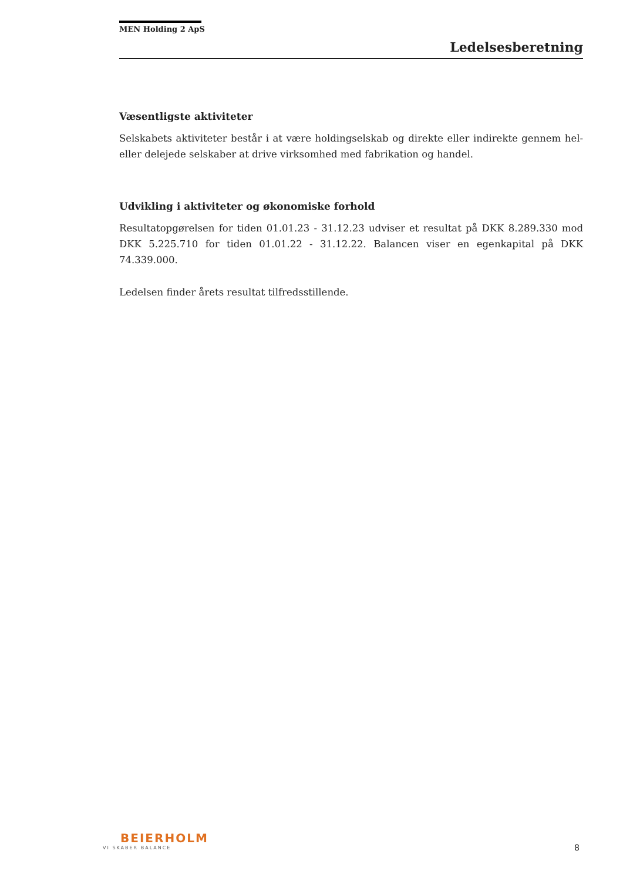MEN Holding 2 ApS
Ledelsesberetning
Væsentligste aktiviteter
Selskabets aktiviteter består i at være holdingselskab og direkte eller indirekte gennem hel- eller delejede selskaber at drive virksomhed med fabrikation og handel.
Udvikling i aktiviteter og økonomiske forhold
Resultatopgørelsen for tiden 01.01.23 - 31.12.23 udviser et resultat på DKK 8.289.330 mod DKK 5.225.710 for tiden 01.01.22 - 31.12.22. Balancen viser en egenkapital på DKK 74.339.000.
Ledelsen finder årets resultat tilfredsstillende.
BEIERHOLM
VI SKABER BALANCE
8